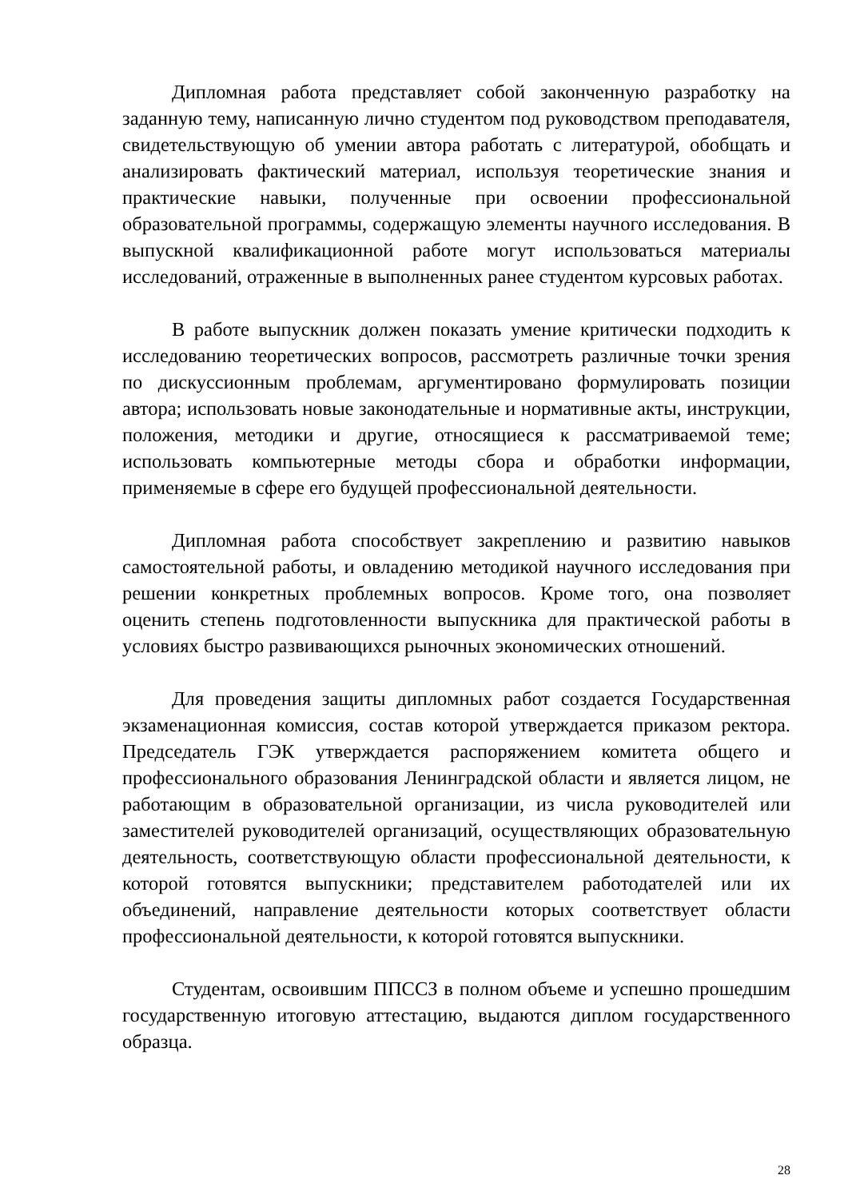Дипломная работа представляет собой законченную разработку на заданную тему, написанную лично студентом под руководством преподавателя, свидетельствующую об умении автора работать с литературой, обобщать и анализировать фактический материал, используя теоретические знания и практические навыки, полученные при освоении профессиональной образовательной программы, содержащую элементы научного исследования. В выпускной квалификационной работе могут использоваться материалы исследований, отраженные в выполненных ранее студентом курсовых работах.
В работе выпускник должен показать умение критически подходить к исследованию теоретических вопросов, рассмотреть различные точки зрения по дискуссионным проблемам, аргументировано формулировать позиции автора; использовать новые законодательные и нормативные акты, инструкции, положения, методики и другие, относящиеся к рассматриваемой теме; использовать компьютерные методы сбора и обработки информации, применяемые в сфере его будущей профессиональной деятельности.
Дипломная работа способствует закреплению и развитию навыков самостоятельной работы, и овладению методикой научного исследования при решении конкретных проблемных вопросов. Кроме того, она позволяет оценить степень подготовленности выпускника для практической работы в условиях быстро развивающихся рыночных экономических отношений.
Для проведения защиты дипломных работ создается Государственная экзаменационная комиссия, состав которой утверждается приказом ректора. Председатель ГЭК утверждается распоряжением комитета общего и профессионального образования Ленинградской области и является лицом, не работающим в образовательной организации, из числа руководителей или заместителей руководителей организаций, осуществляющих образовательную деятельность, соответствующую области профессиональной деятельности, к которой готовятся выпускники; представителем работодателей или их объединений, направление деятельности которых соответствует области профессиональной деятельности, к которой готовятся выпускники.
Студентам, освоившим ППССЗ в полном объеме и успешно прошедшим государственную итоговую аттестацию, выдаются диплом государственного образца.
28